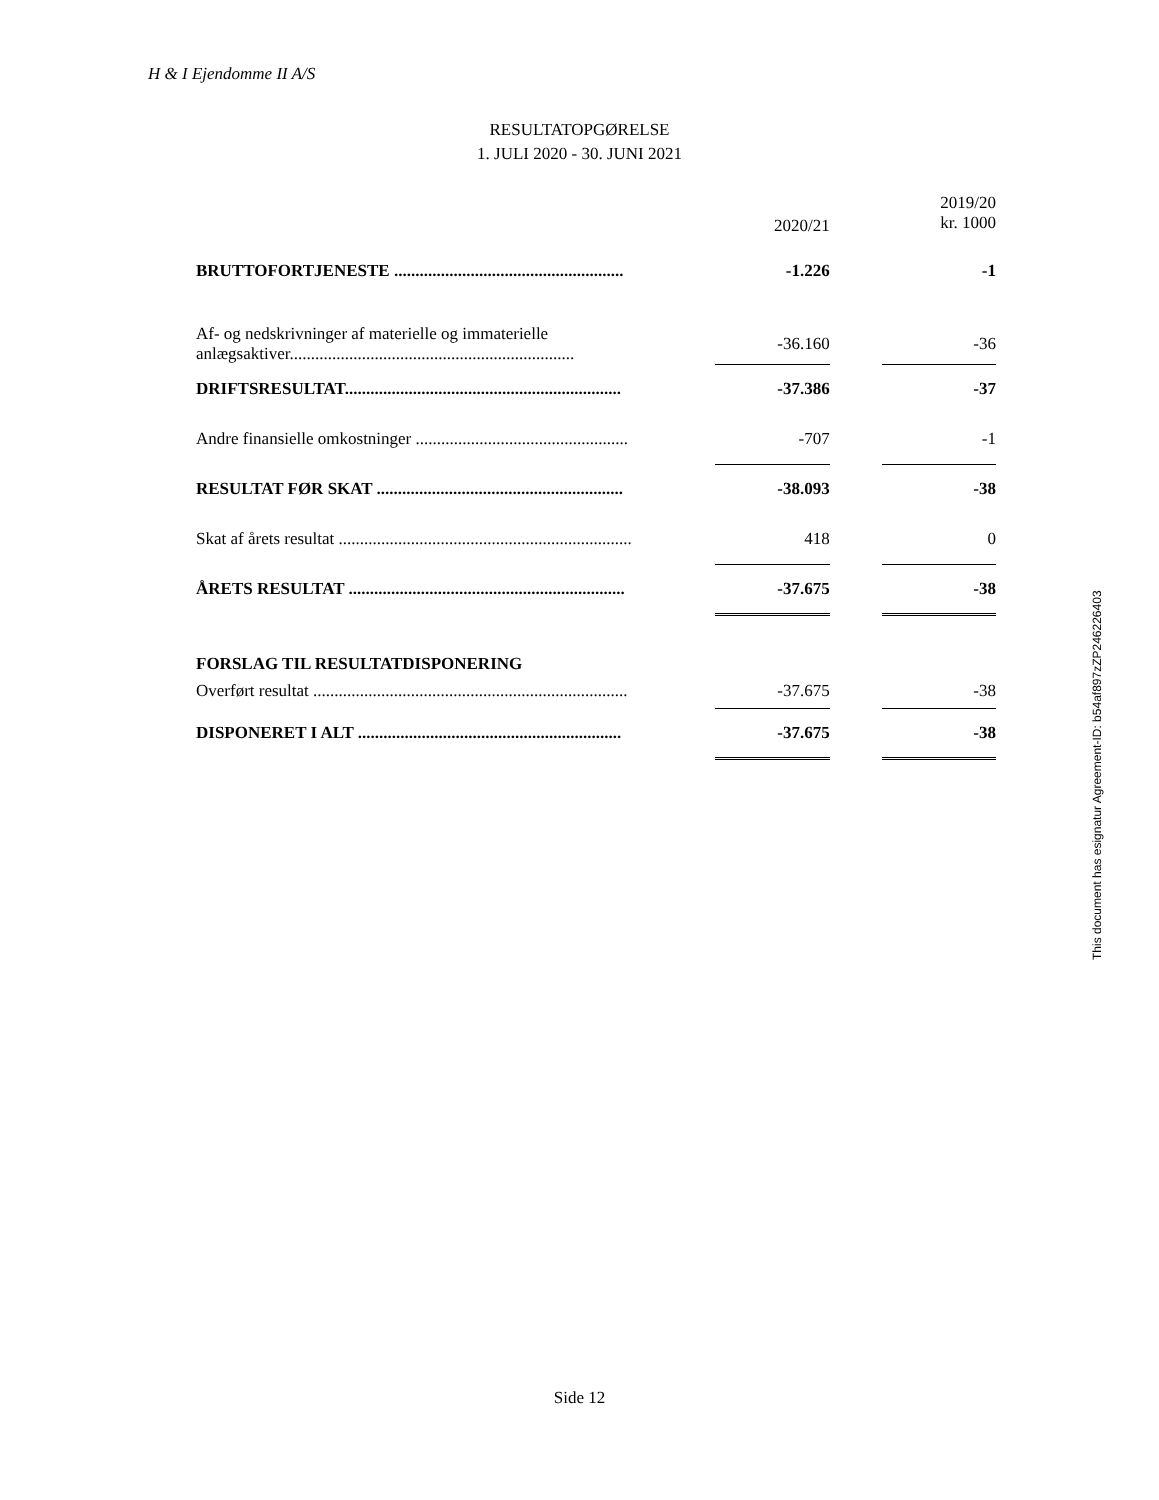H & I Ejendomme II A/S
RESULTATOPGØRELSE
1. JULI 2020 - 30. JUNI 2021
| | 2020/21 | | 2019/20 kr. 1000 |
| --- | --- | --- | --- |
| BRUTTOFORTJENESTE ...................................................... | -1.226 | | -1 |
| Af- og nedskrivninger af materielle og immaterielle anlægsaktiver................................................................... | -36.160 | | -36 |
| DRIFTSRESULTAT................................................................. | -37.386 | | -37 |
| Andre finansielle omkostninger .................................................. | -707 | | -1 |
| RESULTAT FØR SKAT .......................................................... | -38.093 | | -38 |
| Skat af årets resultat ..................................................................... | 418 | | 0 |
| ÅRETS RESULTAT ................................................................. | -37.675 | | -38 |
| FORSLAG TIL RESULTATDISPONERING | | | |
| Overført resultat .......................................................................... | -37.675 | | -38 |
| DISPONERET I ALT .............................................................. | -37.675 | | -38 |
This document has esignatur Agreement-ID: b54af897zZP246226403
Side 12